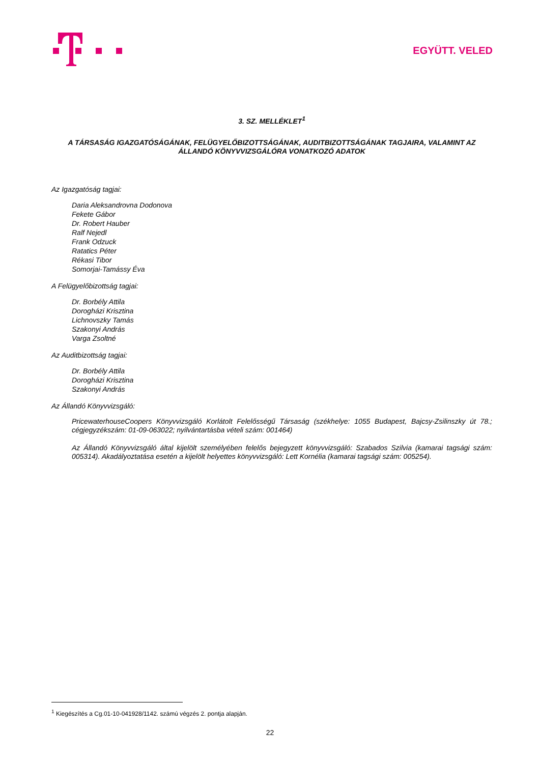EGYÜTT. VELED
3. SZ. MELLÉKLET<sup>1</sup>
A TÁRSASÁG IGAZGATÓSÁGÁNAK, FELÜGYELŐBIZOTTSÁGÁNAK, AUDITBIZOTTSÁGÁNAK TAGJAIRA, VALAMINT AZ ÁLLANDÓ KÖNYVVIZSGÁLÓRA VONATKOZÓ ADATOK
Az Igazgatóság tagjai:
Daria Aleksandrovna Dodonova
Fekete Gábor
Dr. Robert Hauber
Ralf Nejedl
Frank Odzuck
Ratatics Péter
Rékasi Tibor
Somorjai-Tamássy Éva
A Felügyelőbizottság tagjai:
Dr. Borbély Attila
Dorogházi Krisztina
Lichnovszky Tamás
Szakonyi András
Varga Zsoltné
Az Auditbizottság tagjai:
Dr. Borbély Attila
Dorogházi Krisztina
Szakonyi András
Az Állandó Könyvvizsgáló:
PricewaterhouseCoopers Könyvvizsgáló Korlátolt Felelősségű Társaság (székhelye: 1055 Budapest, Bajcsy-Zsilinszky út 78.; cégjegyzékszám: 01-09-063022; nyilvántartásba vételi szám: 001464)
Az Állandó Könyvvizsgáló által kijelölt személyében felelős bejegyzett könyvvizsgáló: Szabados Szilvia (kamarai tagsági szám: 005314). Akadályoztatása esetén a kijelölt helyettes könyvvizsgáló: Lett Kornélia (kamarai tagsági szám: 005254).
<sup>1</sup> Kiegészítés a Cg.01-10-041928/1142. számú végzés 2. pontja alapján.
22